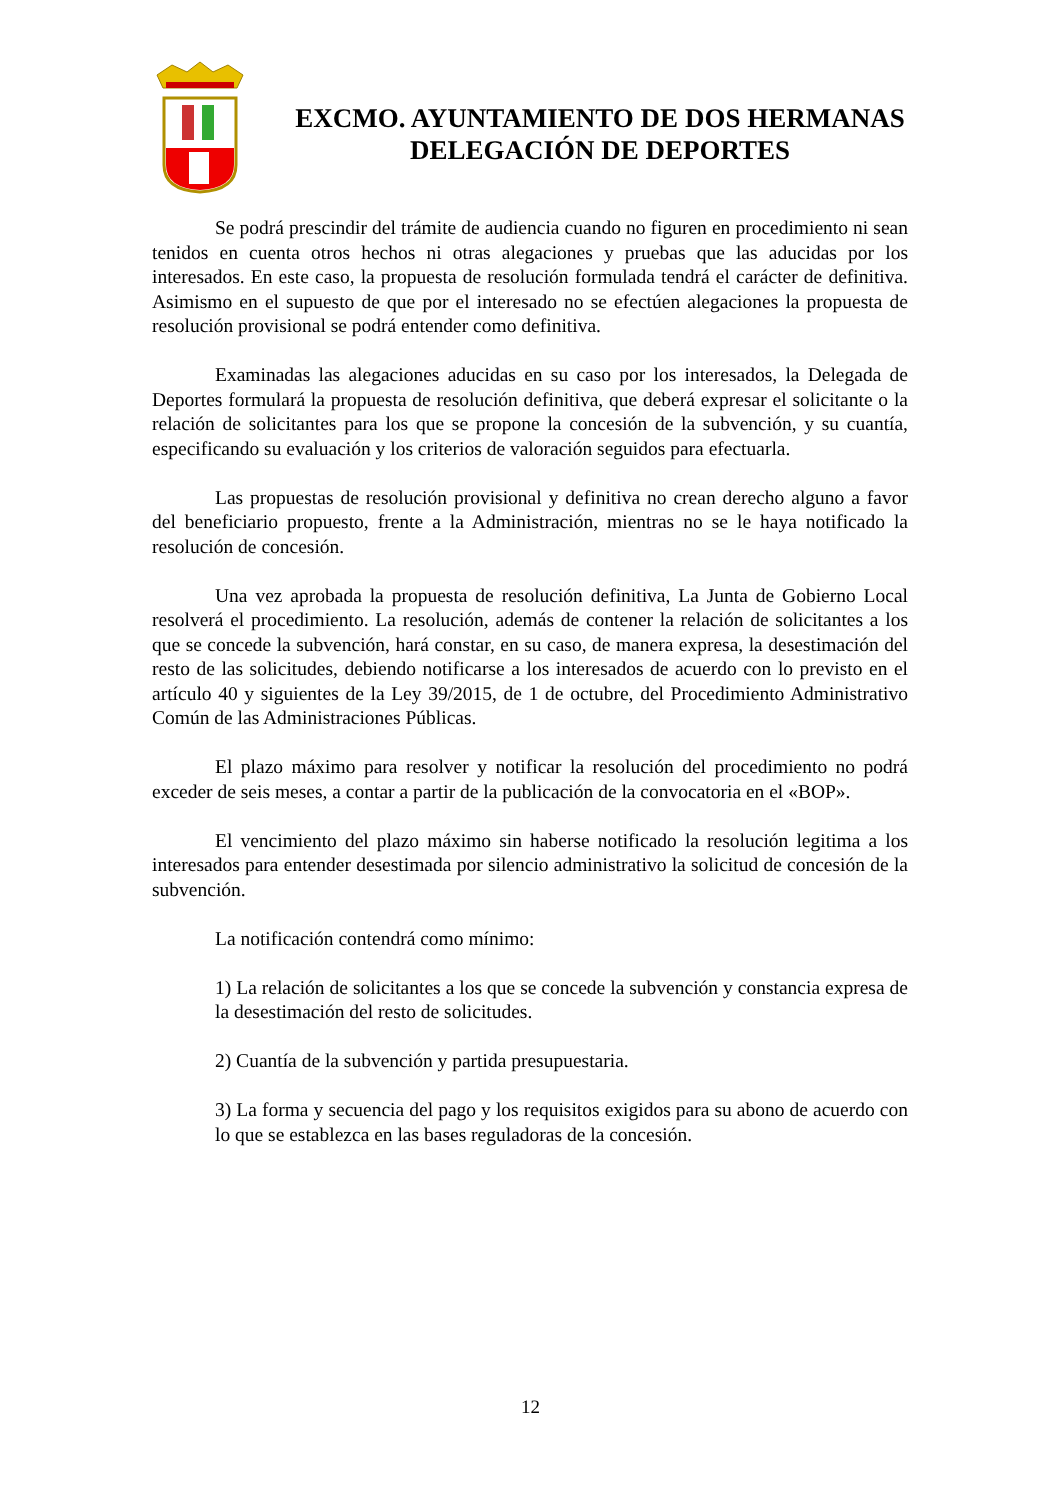EXCMO. AYUNTAMIENTO DE DOS HERMANAS
DELEGACIÓN DE DEPORTES
Se podrá prescindir del trámite de audiencia cuando no figuren en procedimiento ni sean tenidos en cuenta otros hechos ni otras alegaciones y pruebas que las aducidas por los interesados. En este caso, la propuesta de resolución formulada tendrá el carácter de definitiva. Asimismo en el supuesto de que por el interesado no se efectúen alegaciones la propuesta de resolución provisional se podrá entender como definitiva.
Examinadas las alegaciones aducidas en su caso por los interesados, la Delegada de Deportes formulará la propuesta de resolución definitiva, que deberá expresar el solicitante o la relación de solicitantes para los que se propone la concesión de la subvención, y su cuantía, especificando su evaluación y los criterios de valoración seguidos para efectuarla.
Las propuestas de resolución provisional y definitiva no crean derecho alguno a favor del beneficiario propuesto, frente a la Administración, mientras no se le haya notificado la resolución de concesión.
Una vez aprobada la propuesta de resolución definitiva, La Junta de Gobierno Local resolverá el procedimiento. La resolución, además de contener la relación de solicitantes a los que se concede la subvención, hará constar, en su caso, de manera expresa, la desestimación del resto de las solicitudes, debiendo notificarse a los interesados de acuerdo con lo previsto en el artículo 40 y siguientes de la Ley 39/2015, de 1 de octubre, del Procedimiento Administrativo Común de las Administraciones Públicas.
El plazo máximo para resolver y notificar la resolución del procedimiento no podrá exceder de seis meses, a contar a partir de la publicación de la convocatoria en el «BOP».
El vencimiento del plazo máximo sin haberse notificado la resolución legitima a los interesados para entender desestimada por silencio administrativo la solicitud de concesión de la subvención.
La notificación contendrá como mínimo:
1) La relación de solicitantes a los que se concede la subvención y constancia expresa de la desestimación del resto de solicitudes.
2) Cuantía de la subvención y partida presupuestaria.
3) La forma y secuencia del pago y los requisitos exigidos para su abono de acuerdo con lo que se establezca en las bases reguladoras de la concesión.
12